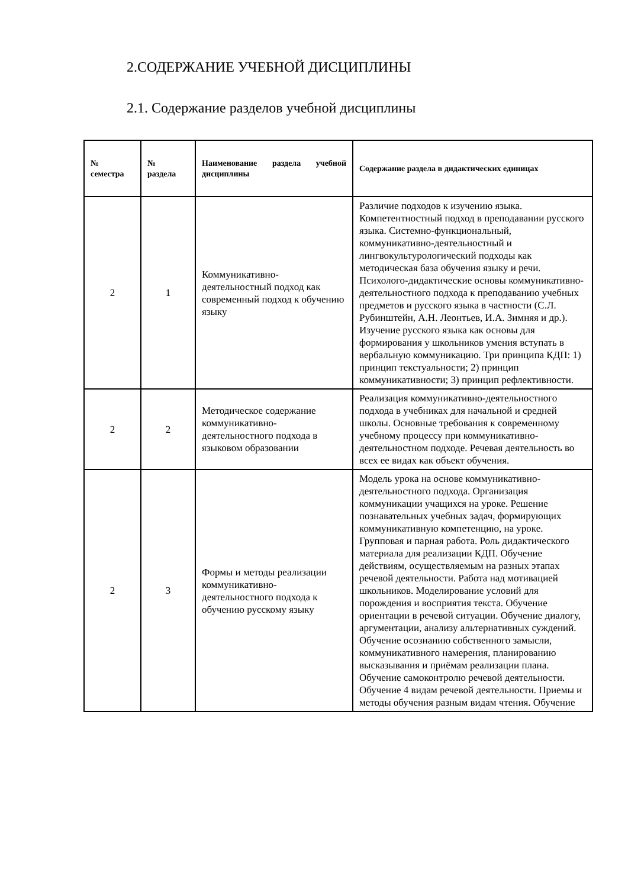2.СОДЕРЖАНИЕ УЧЕБНОЙ ДИСЦИПЛИНЫ
2.1. Содержание разделов учебной дисциплины
| № семестра | № раздела | Наименование раздела учебной дисциплины | Содержание раздела в дидактических единицах |
| --- | --- | --- | --- |
| 2 | 1 | Коммуникативно-деятельностный подход как современный подход к обучению языку | Различие подходов к изучению языка. Компетентностный подход в преподавании русского языка. Системно-функциональный, коммуникативно-деятельностный и лингвокультурологический подходы как методическая база обучения языку и речи. Психолого-дидактические основы коммуникативно-деятельностного подхода к преподаванию учебных предметов и русского языка в частности (С.Л. Рубинштейн, А.Н. Леонтьев, И.А. Зимняя и др.). Изучение русского языка как основы для формирования у школьников умения вступать в вербальную коммуникацию. Три принципа КДП: 1) принцип текстуальности; 2) принцип коммуникативности; 3) принцип рефлективности. |
| 2 | 2 | Методическое содержание коммуникативно-деятельностного подхода в языковом образовании | Реализация коммуникативно-деятельностного подхода в учебниках для начальной и средней школы. Основные требования к современному учебному процессу при коммуникативно-деятельностном подходе. Речевая деятельность во всех ее видах как объект обучения. |
| 2 | 3 | Формы и методы реализации коммуникативно-деятельностного подхода к обучению русскому языку | Модель урока на основе коммуникативно-деятельностного подхода. Организация коммуникации учащихся на уроке. Решение познавательных учебных задач, формирующих коммуникативную компетенцию, на уроке. Групповая и парная работа. Роль дидактического материала для реализации КДП. Обучение действиям, осуществляемым на разных этапах речевой деятельности. Работа над мотивацией школьников. Моделирование условий для порождения и восприятия текста. Обучение ориентации в речевой ситуации. Обучение диалогу, аргументации, анализу альтернативных суждений. Обучение осознанию собственного замысли, коммуникативного намерения, планированию высказывания и приёмам реализации плана. Обучение самоконтролю речевой деятельности. Обучение 4 видам речевой деятельности. Приемы и методы обучения разным видам чтения. Обучение |